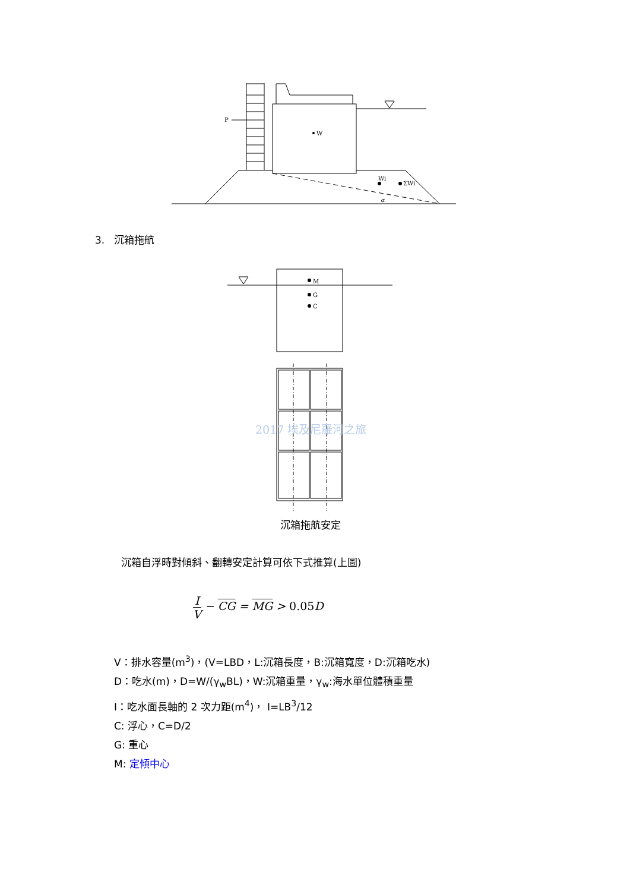P
W
Wi
ΣWi
α
M
G
C
3. 沉箱拖航
2017 埃及尼羅河之旅
沉箱拖航安定
沉箱自浮時對傾斜、翻轉安定計算可依下式推算(上圖)
I V − CG = MG > 0.05 D
V：排水容量(m<sup>3</sup>)，(V=LBD，L:沉箱長度，B:沉箱寬度，D:沉箱吃水)
D：吃水(m)，D=W/(γ<sub>w</sub>BL)，W:沉箱重量，γ<sub>w</sub>:海水單位體積重量
I：吃水面長軸的 2 次力距(m<sup>4</sup>)， I=LB<sup>3</sup>/12
C: 浮心，C=D/2
G: 重心
M: 定傾中心